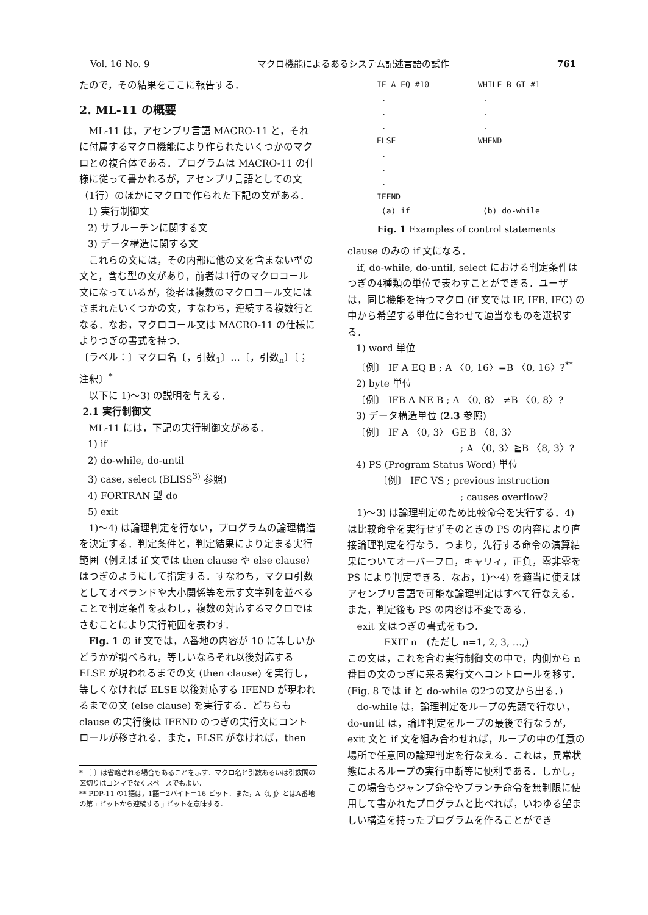Vol. 16 No. 9 マクロ機能によるあるシステム記述言語の試作 761
たので，その結果をここに報告する．
2. ML-11 の概要
ML-11 は，アセンブリ言語 MACRO-11 と，それに付属するマクロ機能により作られたいくつかのマクロとの複合体である．プログラムは MACRO-11 の仕様に従って書かれるが，アセンブリ言語としての文（1行）のほかにマクロで作られた下記の文がある．
1) 実行制御文
2) サブルーチンに関する文
3) データ構造に関する文
これらの文には，その内部に他の文を含まない型の文と，含む型の文があり，前者は1行のマクロコール文になっているが，後者は複数のマクロコール文にはさまれたいくつかの文，すなわち，連続する複数行となる．なお，マクロコール文は MACRO-11 の仕様によりつぎの書式を持つ．
〔ラベル：〕マクロ名〔，引数<sub>1</sub>〕…〔，引数<sub>n</sub>〕〔；注釈〕<sup>*</sup>
以下に 1)～3) の説明を与える．
2.1 実行制御文
ML-11 には，下記の実行制御文がある．
1) if
2) do-while, do-until
3) case, select (BLISS<sup>3)</sup> 参照)
4) FORTRAN 型 do
5) exit
1)～4) は論理判定を行ない，プログラムの論理構造を決定する．判定条件と，判定結果により定まる実行範囲（例えば if 文では then clause や else clause）はつぎのようにして指定する．すなわち，マクロ引数としてオペランドや大小関係等を示す文字列を並べることで判定条件を表わし，複数の対応するマクロではさむことにより実行範囲を表わす．
Fig. 1 の if 文では，A番地の内容が 10 に等しいかどうかが調べられ，等しいならそれ以後対応する ELSE が現われるまでの文 (then clause) を実行し，等しくなければ ELSE 以後対応する IFEND が現われるまでの文 (else clause) を実行する．どちらも clause の実行後は IFEND のつぎの実行文にコントロールが移される．また，ELSE がなければ，then
* 〔 〕は省略される場合もあることを示す．マクロ名と引数あるいは引数間の区切りはコンマでなくスペースでもよい．
** PDP-11 の1語は，1語＝2バイト＝16 ビット．また，A〈i, j〉とはA番地の第 i ビットから連続する j ビットを意味する．
IF A EQ #10
.
.
.
ELSE
.
.
.
IFEND
(a) if
WHILE B GT #1
.
.
.
WHEND
(b) do-while
Fig. 1 Examples of control statements
clause のみの if 文になる．
if, do-while, do-until, select における判定条件はつぎの4種類の単位で表わすことができる．ユーザは，同じ機能を持つマクロ (if 文では IF, IFB, IFC) の中から希望する単位に合わせて適当なものを選択する．
1) word 単位
〔例〕 IF A EQ B ; A 〈0, 16〉=B 〈0, 16〉?<sup>**</sup>
2) byte 単位
〔例〕 IFB A NE B ; A 〈0, 8〉 ≠B 〈0, 8〉?
3) データ構造単位 (2.3 参照)
〔例〕 IF A 〈0, 3〉 GE B 〈8, 3〉
; A 〈0, 3〉≧B 〈8, 3〉?
4) PS (Program Status Word) 単位
〔例〕 IFC VS ; previous instruction
; causes overflow?
1)～3) は論理判定のため比較命令を実行する．4) は比較命令を実行せずそのときの PS の内容により直接論理判定を行なう．つまり，先行する命令の演算結果についてオーバーフロ，キャリィ，正負，零非零を PS により判定できる．なお，1)～4) を適当に使えばアセンブリ言語で可能な論理判定はすべて行なえる．また，判定後も PS の内容は不変である．
exit 文はつぎの書式をもつ．
EXIT n　(ただし n=1, 2, 3, …,)
この文は，これを含む実行制御文の中で，内側から n 番目の文のつぎに来る実行文へコントロールを移す．(Fig. 8 では if と do-while の2つの文から出る．)
do-while は，論理判定をループの先頭で行ない，do-until は，論理判定をループの最後で行なうが，exit 文と if 文を組み合わせれば，ループの中の任意の場所で任意回の論理判定を行なえる．これは，異常状態によるループの実行中断等に便利である．しかし，この場合もジャンプ命令やブランチ命令を無制限に使用して書かれたプログラムと比べれば，いわゆる望ましい構造を持ったプログラムを作ることができ